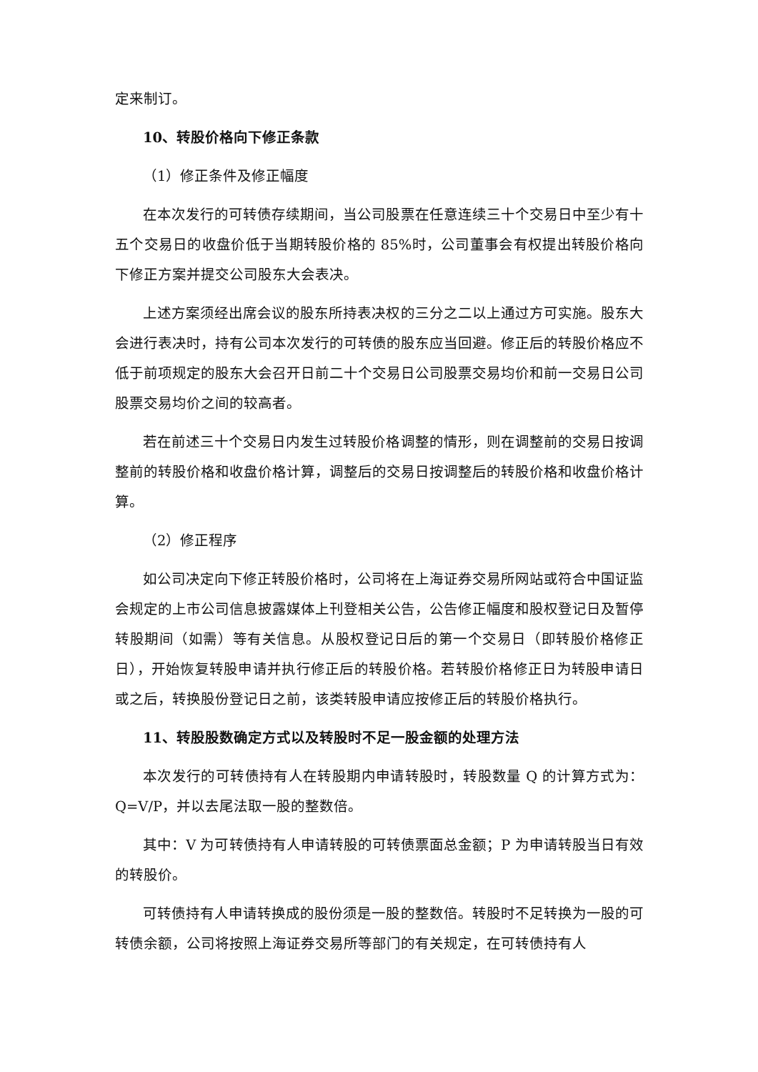定来制订。
10、转股价格向下修正条款
（1）修正条件及修正幅度
在本次发行的可转债存续期间，当公司股票在任意连续三十个交易日中至少有十五个交易日的收盘价低于当期转股价格的 85%时，公司董事会有权提出转股价格向下修正方案并提交公司股东大会表决。
上述方案须经出席会议的股东所持表决权的三分之二以上通过方可实施。股东大会进行表决时，持有公司本次发行的可转债的股东应当回避。修正后的转股价格应不低于前项规定的股东大会召开日前二十个交易日公司股票交易均价和前一交易日公司股票交易均价之间的较高者。
若在前述三十个交易日内发生过转股价格调整的情形，则在调整前的交易日按调整前的转股价格和收盘价格计算，调整后的交易日按调整后的转股价格和收盘价格计算。
（2）修正程序
如公司决定向下修正转股价格时，公司将在上海证券交易所网站或符合中国证监会规定的上市公司信息披露媒体上刊登相关公告，公告修正幅度和股权登记日及暂停转股期间（如需）等有关信息。从股权登记日后的第一个交易日（即转股价格修正日），开始恢复转股申请并执行修正后的转股价格。若转股价格修正日为转股申请日或之后，转换股份登记日之前，该类转股申请应按修正后的转股价格执行。
11、转股股数确定方式以及转股时不足一股金额的处理方法
本次发行的可转债持有人在转股期内申请转股时，转股数量 Q 的计算方式为：Q=V/P，并以去尾法取一股的整数倍。
其中：V 为可转债持有人申请转股的可转债票面总金额；P 为申请转股当日有效的转股价。
可转债持有人申请转换成的股份须是一股的整数倍。转股时不足转换为一股的可转债余额，公司将按照上海证券交易所等部门的有关规定，在可转债持有人